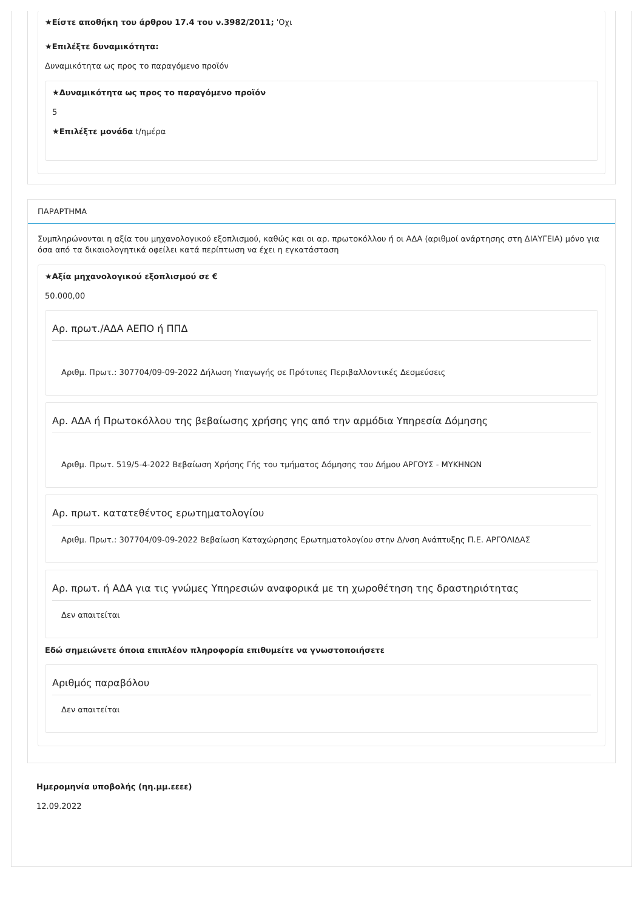★Είστε αποθήκη του άρθρου 17.4 του ν.3982/2011; 'Οχι
★Επιλέξτε δυναμικότητα:
Δυναμικότητα ως προς το παραγόμενο προϊόν
★Δυναμικότητα ως προς το παραγόμενο προϊόν
5
★Επιλέξτε μονάδα t/ημέρα
ΠΑΡΑΡΤΗΜΑ
Συμπληρώνονται η αξία του μηχανολογικού εξοπλισμού, καθώς και οι αρ. πρωτοκόλλου ή οι ΑΔΑ (αριθμοί ανάρτησης στη ΔΙΑΥΓΕΙΑ) μόνο για όσα από τα δικαιολογητικά οφείλει κατά περίπτωση να έχει η εγκατάσταση
★Αξία μηχανολογικού εξοπλισμού σε €
50.000,00
Αρ. πρωτ./ΑΔΑ ΑΕΠΟ ή ΠΠΔ
Αριθμ. Πρωτ.: 307704/09-09-2022 Δήλωση Υπαγωγής σε Πρότυπες Περιβαλλοντικές Δεσμεύσεις
Αρ. ΑΔΑ ή Πρωτοκόλλου της βεβαίωσης χρήσης γης από την αρμόδια Υπηρεσία Δόμησης
Αριθμ. Πρωτ. 519/5-4-2022 Βεβαίωση Χρήσης Γής του τμήματος Δόμησης του Δήμου ΑΡΓΟΥΣ - ΜΥΚΗΝΩΝ
Αρ. πρωτ. κατατεθέντος ερωτηματολογίου
Αριθμ. Πρωτ.: 307704/09-09-2022 Βεβαίωση Καταχώρησης Ερωτηματολογίου στην Δ/νση Ανάπτυξης Π.Ε. ΑΡΓΟΛΙΔΑΣ
Αρ. πρωτ. ή ΑΔΑ για τις γνώμες Υπηρεσιών αναφορικά με τη χωροθέτηση της δραστηριότητας
Δεν απαιτείται
Εδώ σημειώνετε όποια επιπλέον πληροφορία επιθυμείτε να γνωστοποιήσετε
Αριθμός παραβόλου
Δεν απαιτείται
Ημερομηνία υποβολής (ηη.μμ.εεεε)
12.09.2022